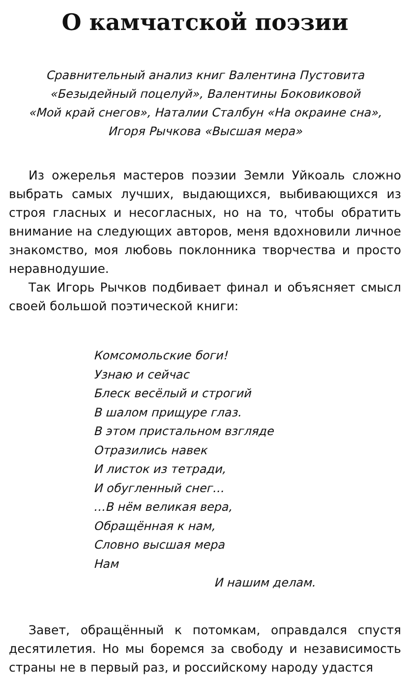О камчатской поэзии
Сравнительный анализ книг Валентина Пустовита
«Безыдейный поцелуй», Валентины Боковиковой
«Мой край снегов», Наталии Сталбун «На окраине сна»,
Игоря Рычкова «Высшая мера»
Из ожерелья мастеров поэзии Земли Уйкоаль сложно выбрать самых лучших, выдающихся, выбивающихся из строя гласных и несогласных, но на то, чтобы обратить внимание на следующих авторов, меня вдохновили личное знакомство, моя любовь поклонника творчества и просто неравнодушие.
Так Игорь Рычков подбивает финал и объясняет смысл своей большой поэтической книги:
Комсомольские боги!
Узнаю и сейчас
Блеск весёлый и строгий
В шалом прищуре глаз.
В этом пристальном взгляде
Отразились навек
И листок из тетради,
И обугленный снег…
…В нём великая вера,
Обращённая к нам,
Словно высшая мера
Нам
И нашим делам.
Завет, обращённый к потомкам, оправдался спустя десятилетия. Но мы боремся за свободу и независимость страны не в первый раз, и российскому народу удастся